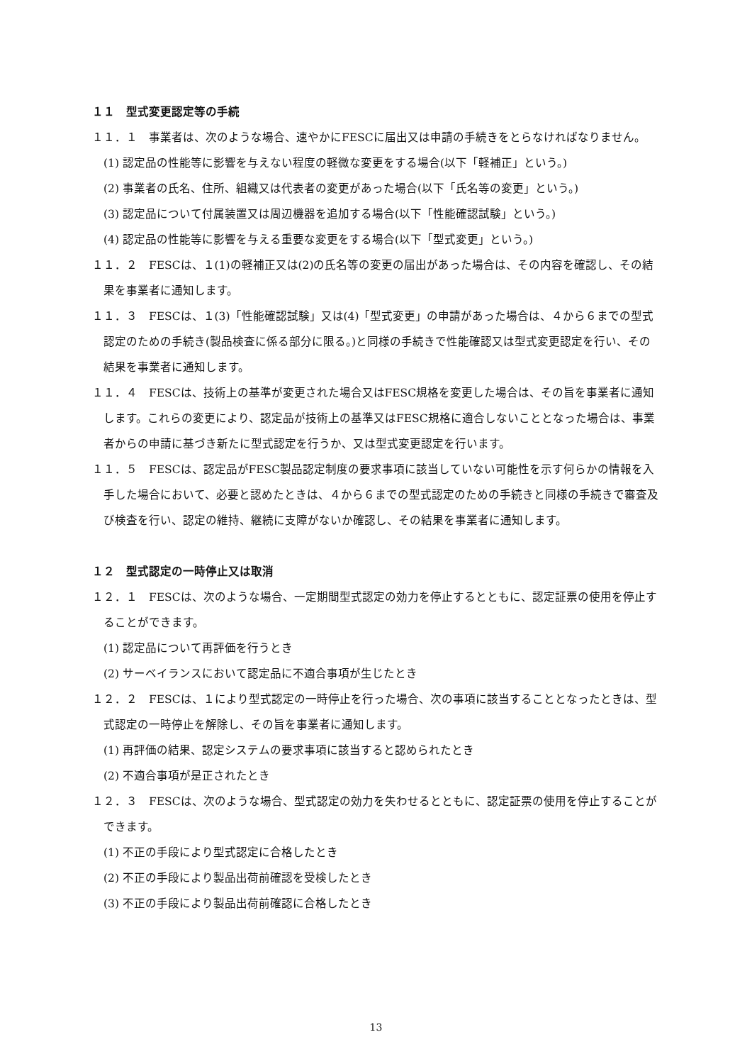１１　型式変更認定等の手続
１１．１　事業者は、次のような場合、速やかにFESCに届出又は申請の手続きをとらなければなりません。
(1) 認定品の性能等に影響を与えない程度の軽微な変更をする場合(以下「軽補正」という。)
(2) 事業者の氏名、住所、組織又は代表者の変更があった場合(以下「氏名等の変更」という。)
(3) 認定品について付属装置又は周辺機器を追加する場合(以下「性能確認試験」という。)
(4) 認定品の性能等に影響を与える重要な変更をする場合(以下「型式変更」という。)
１１．２　FESCは、１(1)の軽補正又は(2)の氏名等の変更の届出があった場合は、その内容を確認し、その結果を事業者に通知します。
１１．３　FESCは、１(3)「性能確認試験」又は(4)「型式変更」の申請があった場合は、４から６までの型式認定のための手続き(製品検査に係る部分に限る。)と同様の手続きで性能確認又は型式変更認定を行い、その結果を事業者に通知します。
１１．４　FESCは、技術上の基準が変更された場合又はFESC規格を変更した場合は、その旨を事業者に通知します。これらの変更により、認定品が技術上の基準又はFESC規格に適合しないこととなった場合は、事業者からの申請に基づき新たに型式認定を行うか、又は型式変更認定を行います。
１１．５　FESCは、認定品がFESC製品認定制度の要求事項に該当していない可能性を示す何らかの情報を入手した場合において、必要と認めたときは、４から６までの型式認定のための手続きと同様の手続きで審査及び検査を行い、認定の維持、継続に支障がないか確認し、その結果を事業者に通知します。
１２　型式認定の一時停止又は取消
１２．１　FESCは、次のような場合、一定期間型式認定の効力を停止するとともに、認定証票の使用を停止することができます。
(1) 認定品について再評価を行うとき
(2) サーベイランスにおいて認定品に不適合事項が生じたとき
１２．２　FESCは、１により型式認定の一時停止を行った場合、次の事項に該当することとなったときは、型式認定の一時停止を解除し、その旨を事業者に通知します。
(1) 再評価の結果、認定システムの要求事項に該当すると認められたとき
(2) 不適合事項が是正されたとき
１２．３　FESCは、次のような場合、型式認定の効力を失わせるとともに、認定証票の使用を停止することができます。
(1) 不正の手段により型式認定に合格したとき
(2) 不正の手段により製品出荷前確認を受検したとき
(3) 不正の手段により製品出荷前確認に合格したとき
13